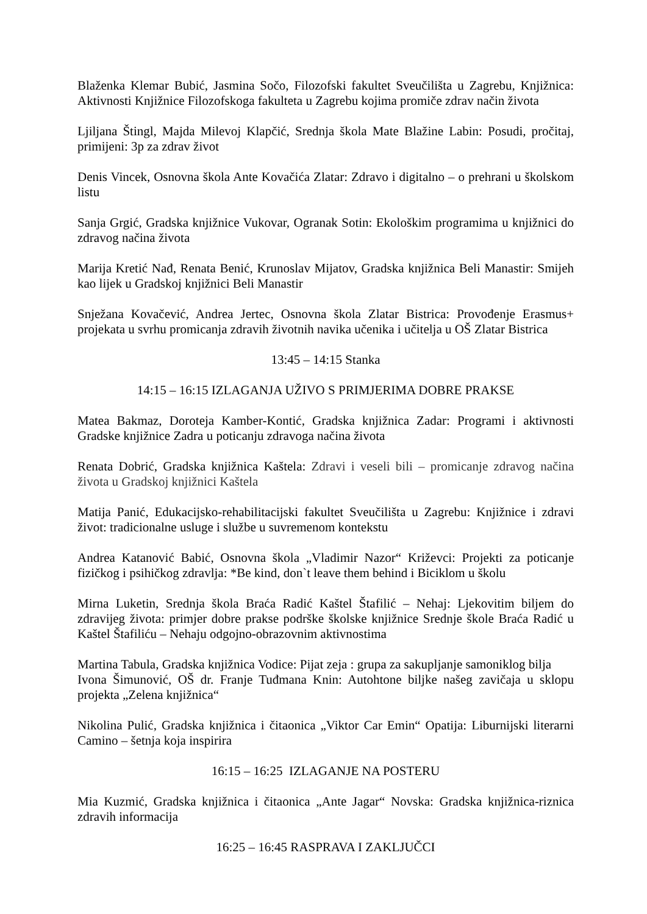Blaženka Klemar Bubić, Jasmina Sočo, Filozofski fakultet Sveučilišta u Zagrebu, Knjižnica: Aktivnosti Knjižnice Filozofskoga fakulteta u Zagrebu kojima promiče zdrav način života
Ljiljana Štingl, Majda Milevoj Klapčić, Srednja škola Mate Blažine Labin: Posudi, pročitaj, primijeni: 3p za zdrav život
Denis Vincek, Osnovna škola Ante Kovačića Zlatar: Zdravo i digitalno – o prehrani u školskom listu
Sanja Grgić, Gradska knjižnice Vukovar, Ogranak Sotin: Ekološkim programima u knjižnici do zdravog načina života
Marija Kretić Nađ, Renata Benić, Krunoslav Mijatov, Gradska knjižnica Beli Manastir: Smijeh kao lijek u Gradskoj knjižnici Beli Manastir
Snježana Kovačević, Andrea Jertec, Osnovna škola Zlatar Bistrica: Provođenje Erasmus+ projekata u svrhu promicanja zdravih životnih navika učenika i učitelja u OŠ Zlatar Bistrica
13:45 – 14:15 Stanka
14:15 – 16:15 IZLAGANJA UŽIVO S PRIMJERIMA DOBRE PRAKSE
Matea Bakmaz, Doroteja Kamber-Kontić, Gradska knjižnica Zadar: Programi i aktivnosti Gradske knjižnice Zadra u poticanju zdravoga načina života
Renata Dobrić, Gradska knjižnica Kaštela: Zdravi i veseli bili – promicanje zdravog načina života u Gradskoj knjižnici Kaštela
Matija Panić, Edukacijsko-rehabilitacijski fakultet Sveučilišta u Zagrebu: Knjižnice i zdravi život: tradicionalne usluge i službe u suvremenom kontekstu
Andrea Katanović Babić, Osnovna škola „Vladimir Nazor“ Križevci: Projekti za poticanje fizičkog i psihičkog zdravlja: *Be kind, don`t leave them behind i Biciklom u školu
Mirna Luketin, Srednja škola Braća Radić Kaštel Štafilić – Nehaj: Ljekovitim biljem do zdravijeg života: primjer dobre prakse podrške školske knjižnice Srednje škole Braća Radić u Kaštel Štafiliću – Nehaju odgojno-obrazovnim aktivnostima
Martina Tabula, Gradska knjižnica Vodice: Pijat zeja : grupa za sakupljanje samoniklog bilja
Ivona Šimunović, OŠ dr. Franje Tuđmana Knin: Autohtone biljke našeg zavičaja u sklopu projekta „Zelena knjižnica“
Nikolina Pulić, Gradska knjižnica i čitaonica „Viktor Car Emin“ Opatija: Liburnijski literarni Camino – šetnja koja inspirira
16:15 – 16:25 IZLAGANJE NA POSTERU
Mia Kuzmić, Gradska knjižnica i čitaonica „Ante Jagar“ Novska: Gradska knjižnica-riznica zdravih informacija
16:25 – 16:45 RASPRAVA I ZAKLJUČCI